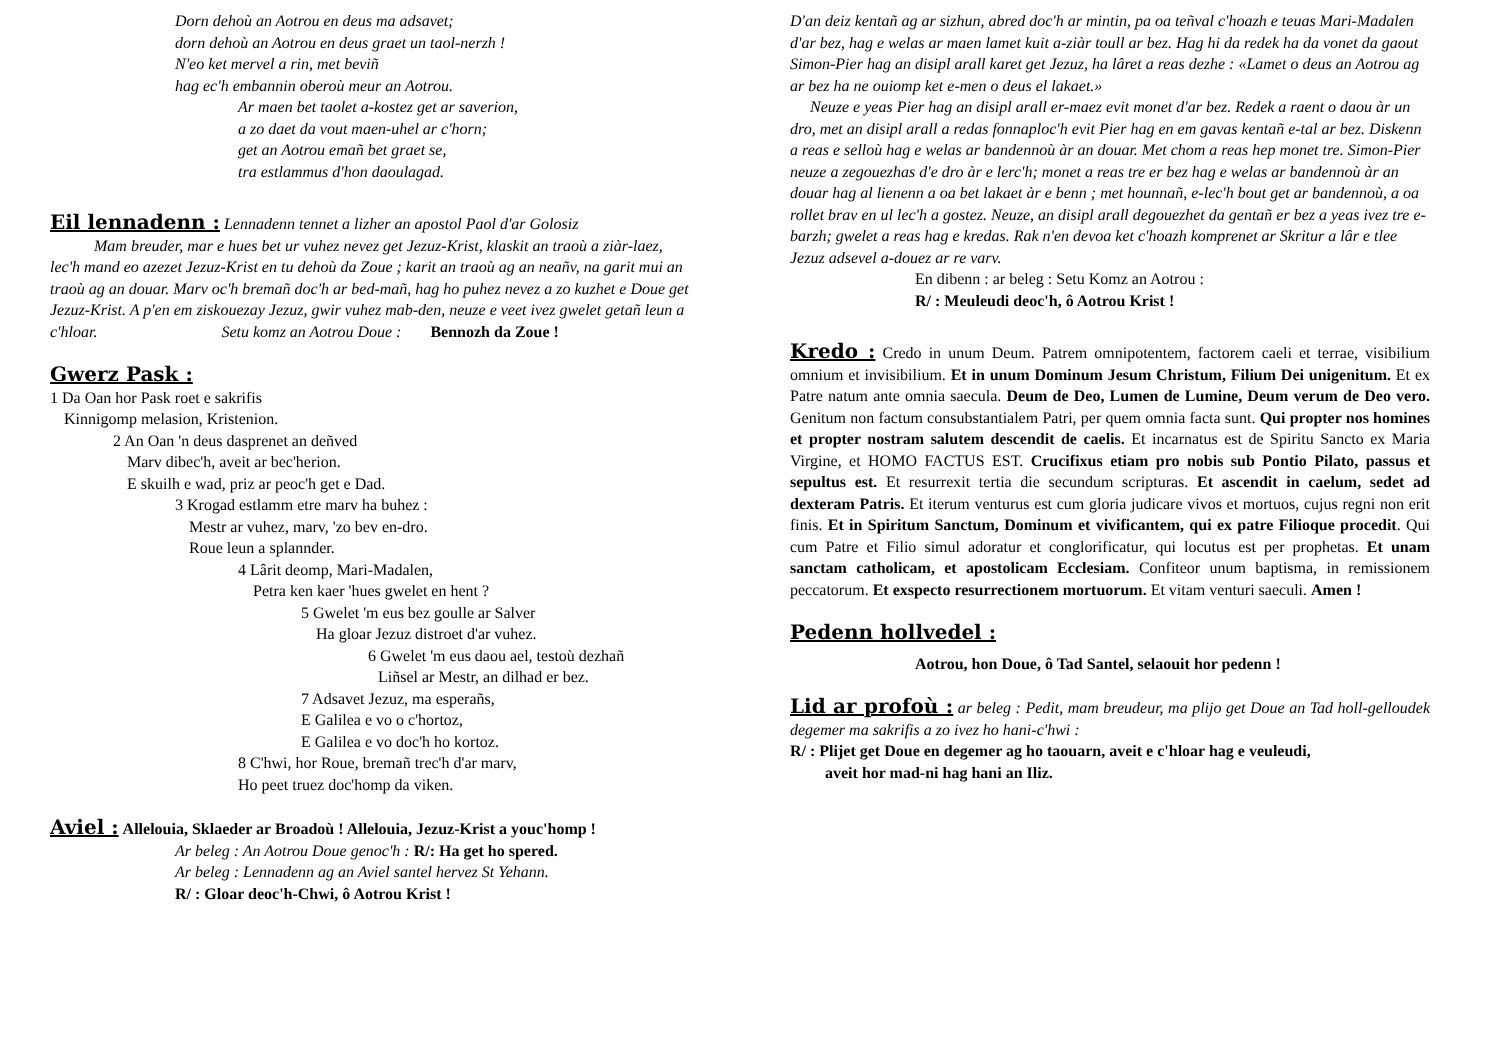Dorn dehoù an Aotrou en deus ma adsavet;
dorn dehoù an Aotrou en deus graet un taol-nerzh !
N'eo ket mervel a rin, met beviñ
hag ec'h embannin oberoù meur an Aotrou.
Ar maen bet taolet a-kostez get ar saverion,
a zo daet da vout maen-uhel ar c'horn;
get an Aotrou emañ bet graet se,
tra estlammus d'hon daoulagad.
Eil lennadenn : Lennadenn tennet a lizher an apostol Paol d'ar Golosiz
Mam breuder, mar e hues bet ur vuhez nevez get Jezuz-Krist, klaskit an traoù a ziàr-laez, lec'h mand eo azezet Jezuz-Krist en tu dehoù da Zoue ; karit an traoù ag an neañv, na garit mui an traoù ag an douar. Marv oc'h bremañ doc'h ar bed-mañ, hag ho puhez nevez a zo kuzhet e Doue get Jezuz-Krist. A p'en em ziskouezay Jezuz, gwir vuhez mab-den, neuze e veet ivez gwelet getañ leun a c'hloar. Setu komz an Aotrou Doue : Bennozh da Zoue !
Gwerz Pask :
1 Da Oan hor Pask roet e sakrifis
Kinnigomp melasion, Kristenion.
2 An Oan 'n deus dasprenet an deñved
Marv dibec'h, aveit ar bec'herion.
E skuilh e wad, priz ar peoc'h get e Dad.
3 Krogad estlamm etre marv ha buhez :
Mestr ar vuhez, marv, 'zo bev en-dro.
Roue leun a splannder.
4 Lârit deomp, Mari-Madalen,
Petra ken kaer 'hues gwelet en hent ?
5 Gwelet 'm eus bez goulle ar Salver
Ha gloar Jezuz distroet d'ar vuhez.
6 Gwelet 'm eus daou ael, testoù dezhañ
Liñsel ar Mestr, an dilhad er bez.
7 Adsavet Jezuz, ma esperañs,
E Galilea e vo o c'hortoz,
E Galilea e vo doc'h ho kortoz.
8 C'hwi, hor Roue, bremañ trec'h d'ar marv,
Ho peet truez doc'homp da viken.
Aviel : Allelouia, Sklaeder ar Broadoù ! Allelouia, Jezuz-Krist a youc'homp !
Ar beleg : An Aotrou Doue genoc'h : R/: Ha get ho spered.
Ar beleg : Lennadenn ag an Aviel santel hervez St Yehann.
R/ : Gloar deoc'h-Chwi, ô Aotrou Krist !
D'an deiz kentañ ag ar sizhun, abred doc'h ar mintin, pa oa teñval c'hoazh e teuas Mari-Madalen d'ar bez, hag e welas ar maen lamet kuit a-ziàr toull ar bez. Hag hi da redek ha da vonet da gaout Simon-Pier hag an disipl arall karet get Jezuz, ha lâret a reas dezhe : «Lamet o deus an Aotrou ag ar bez ha ne ouiomp ket e-men o deus el lakaet.»
Neuze e yeas Pier hag an disipl arall er-maez evit monet d'ar bez. Redek a raent o daou àr un dro, met an disipl arall a redas fonnaploc'h evit Pier hag en em gavas kentañ e-tal ar bez. Diskenn a reas e selloù hag e welas ar bandennoù àr an douar. Met chom a reas hep monet tre. Simon-Pier neuze a zegouezhas d'e dro àr e lerc'h; monet a reas tre er bez hag e welas ar bandennoù àr an douar hag al lienenn a oa bet lakaet àr e benn ; met hounnañ, e-lec'h bout get ar bandennoù, a oa rollet brav en ul lec'h a gostez. Neuze, an disipl arall degouezhet da gentañ er bez a yeas ivez tre e-barzh; gwelet a reas hag e kredas. Rak n'en devoa ket c'hoazh komprenet ar Skritur a lâr e tlee Jezuz adsevel a-douez ar re varv.
En dibenn : ar beleg : Setu Komz an Aotrou :
R/ : Meuleudi deoc'h, ô Aotrou Krist !
Kredo : Credo in unum Deum. Patrem omnipotentem, factorem caeli et terrae, visibilium omnium et invisibilium. Et in unum Dominum Jesum Christum, Filium Dei unigenitum. Et ex Patre natum ante omnia saecula. Deum de Deo, Lumen de Lumine, Deum verum de Deo vero. Genitum non factum consubstantialem Patri, per quem omnia facta sunt. Qui propter nos homines et propter nostram salutem descendit de caelis. Et incarnatus est de Spiritu Sancto ex Maria Virgine, et HOMO FACTUS EST. Crucifixus etiam pro nobis sub Pontio Pilato, passus et sepultus est. Et resurrexit tertia die secundum scripturas. Et ascendit in caelum, sedet ad dexteram Patris. Et iterum venturus est cum gloria judicare vivos et mortuos, cujus regni non erit finis. Et in Spiritum Sanctum, Dominum et vivificantem, qui ex patre Filioque procedit. Qui cum Patre et Filio simul adoratur et conglorificatur, qui locutus est per prophetas. Et unam sanctam catholicam, et apostolicam Ecclesiam. Confiteor unum baptisma, in remissionem peccatorum. Et exspecto resurrectionem mortuorum. Et vitam venturi saeculi. Amen !
Pedenn hollvedel :
Aotrou, hon Doue, ô Tad Santel, selaouit hor pedenn !
Lid ar profoù : ar beleg : Pedit, mam breudeur, ma plijo get Doue an Tad holl-gelloudek degemer ma sakrifis a zo ivez ho hani-c'hwi :
R/ : Plijet get Doue en degemer ag ho taouarn, aveit e c'hloar hag e veuleudi,
aveit hor mad-ni hag hani an Iliz.